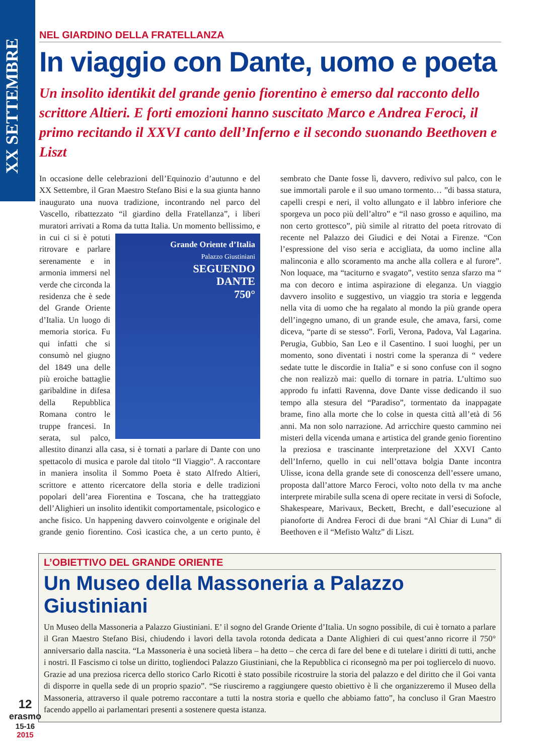XX SETTEMBRE
NEL GIARDINO DELLA FRATELLANZA
In viaggio con Dante, uomo e poeta
Un insolito identikit del grande genio fiorentino è emerso dal racconto dello scrittore Altieri. E forti emozioni hanno suscitato Marco e Andrea Feroci, il primo recitando il XXVI canto dell’Inferno e il secondo suonando Beethoven e Liszt
In occasione delle celebrazioni dell’Equinozio d’autunno e del XX Settembre, il Gran Maestro Stefano Bisi e la sua giunta hanno inaugurato una nuova tradizione, incontrando nel parco del Vascello, ribattezzato “il giardino della Fratellanza”, i liberi muratori arrivati a Roma da tutta Italia. Grande Oriente d’Italia
Palazzo Giustiniani
SEGUENDO
DANTE
750° Un momento bellissimo, e in cui ci si è potuti ritrovare e parlare serenamente e in armonia immersi nel verde che circonda la residenza che è sede del Grande Oriente d’Italia. Un luogo di memoria storica. Fu qui infatti che si consumò nel giugno del 1849 una delle più eroiche battaglie garibaldine in difesa della Repubblica Romana contro le truppe francesi. In serata, sul palco, allestito dinanzi alla casa, si è tornati a parlare di Dante con uno spettacolo di musica e parole dal titolo “Il Viaggio”. A raccontare in maniera insolita il Sommo Poeta è stato Alfredo Altieri, scrittore e attento ricercatore della storia e delle tradizioni popolari dell’area Fiorentina e Toscana, che ha tratteggiato dell’Alighieri un insolito identikit comportamentale, psicologico e anche fisico. Un happening davvero coinvolgente e originale del grande genio fiorentino. Così icastica che, a un certo punto, è sembrato che Dante fosse lì, davvero, redivivo sul palco, con le sue immortali parole e il suo umano tormento… ”di bassa statura, capelli crespi e neri, il volto allungato e il labbro inferiore che sporgeva un poco più dell’altro” e “il naso grosso e aquilino, ma non certo grottesco”, più simile al ritratto del poeta ritrovato di recente nel Palazzo dei Giudici e dei Notai a Firenze. “Con l’espressione del viso seria e accigliata, da uomo incline alla malinconia e allo scoramento ma anche alla collera e al furore”. Non loquace, ma “taciturno e svagato”, vestito senza sfarzo ma “ ma con decoro e intima aspirazione di eleganza. Un viaggio davvero insolito e suggestivo, un viaggio tra storia e leggenda nella vita di uomo che ha regalato al mondo la più grande opera dell’ingegno umano, di un grande esule, che amava, farsi, come diceva, “parte di se stesso”. Forlì, Verona, Padova, Val Lagarina. Perugia, Gubbio, San Leo e il Casentino. I suoi luoghi, per un momento, sono diventati i nostri come la speranza di “ vedere sedate tutte le discordie in Italia” e si sono confuse con il sogno che non realizzò mai: quello di tornare in patria. L’ultimo suo approdo fu infatti Ravenna, dove Dante visse dedicando il suo tempo alla stesura del “Paradiso”, tormentato da inappagate brame, fino alla morte che lo colse in questa città all’età di 56 anni. Ma non solo narrazione. Ad arricchire questo cammino nei misteri della vicenda umana e artistica del grande genio fiorentino la preziosa e trascinante interpretazione del XXVI Canto dell’Inferno, quello in cui nell’ottava bolgia Dante incontra Ulisse, icona della grande sete di conoscenza dell’essere umano, proposta dall’attore Marco Feroci, volto noto della tv ma anche interprete mirabile sulla scena di opere recitate in versi di Sofocle, Shakespeare, Marivaux, Beckett, Brecht, e dall’esecuzione al pianoforte di Andrea Feroci di due brani “Al Chiar di Luna” di Beethoven e il “Mefisto Waltz” di Liszt.
L’OBIETTIVO DEL GRANDE ORIENTE
Un Museo della Massoneria a Palazzo Giustiniani
Un Museo della Massoneria a Palazzo Giustiniani. E’ il sogno del Grande Oriente d’Italia. Un sogno possibile, di cui è tornato a parlare il Gran Maestro Stefano Bisi, chiudendo i lavori della tavola rotonda dedicata a Dante Alighieri di cui quest’anno ricorre il 750° anniversario dalla nascita. “La Massoneria è una società libera – ha detto – che cerca di fare del bene e di tutelare i diritti di tutti, anche i nostri. Il Fascismo ci tolse un diritto, togliendoci Palazzo Giustiniani, che la Repubblica ci riconsegnò ma per poi togliercelo di nuovo. Grazie ad una preziosa ricerca dello storico Carlo Ricotti è stato possibile ricostruire la storia del palazzo e del diritto che il Goi vanta di disporre in quella sede di un proprio spazio”. “Se riusciremo a raggiungere questo obiettivo è lì che organizzeremo il Museo della Massoneria, attraverso il quale potremo raccontare a tutti la nostra storia e quello che abbiamo fatto”, ha concluso il Gran Maestro facendo appello ai parlamentari presenti a sostenere questa istanza.
12
erasmo
15-16
2015